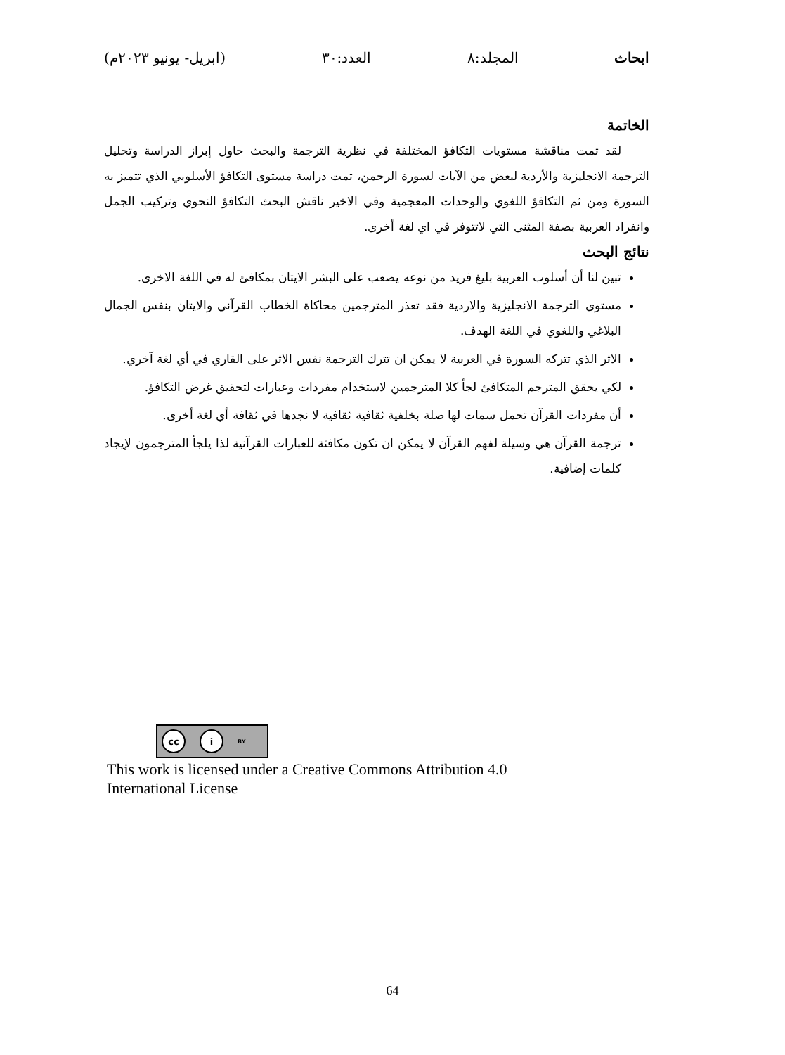ابحاث المجلد:٨ العدد:٣٠ (ابريل- يونيو ٢٠٢٣م)
الخاتمة
لقد تمت مناقشة مستويات التكافؤ المختلفة في نظرية الترجمة والبحث حاول إبراز الدراسة وتحليل الترجمة الانجليزية والأردية لبعض من الآيات لسورة الرحمن، تمت دراسة مستوى التكافؤ الأسلوبي الذي تتميز به السورة ومن ثم التكافؤ اللغوي والوحدات المعجمية وفي الاخير ناقش البحث التكافؤ النحوي وتركيب الجمل وانفراد العربية بصفة المثنى التي لاتتوفر في اي لغة أخرى.
نتائج البحث
تبين لنا أن أسلوب العربية بليغ فريد من نوعه يصعب على البشر الايتان بمكافئ له في اللغة الاخرى.
مستوى الترجمة الانجليزية والاردية فقد تعذر المترجمين محاكاة الخطاب القرآني والايتان بنفس الجمال البلاغي واللغوي في اللغة الهدف.
الاثر الذي تتركه السورة في العربية لا يمكن ان تترك الترجمة نفس الاثر على القاري في أي لغة آخري.
لكي يحقق المترجم المتكافئ لجأ كلا المترجمين لاستخدام مفردات وعبارات لتحقيق غرض التكافؤ.
أن مفردات القرآن تحمل سمات لها صلة بخلفية ثقافية ثقافية لا نجدها في ثقافة أي لغة أخرى.
ترجمة القرآن هي وسيلة لفهم القرآن لا يمكن ان تكون مكافئة للعبارات القرآنية لذا يلجأ المترجمون لإيجاد كلمات إضافية.
cc i BY
This work is licensed under a Creative Commons Attribution 4.0
International License
64